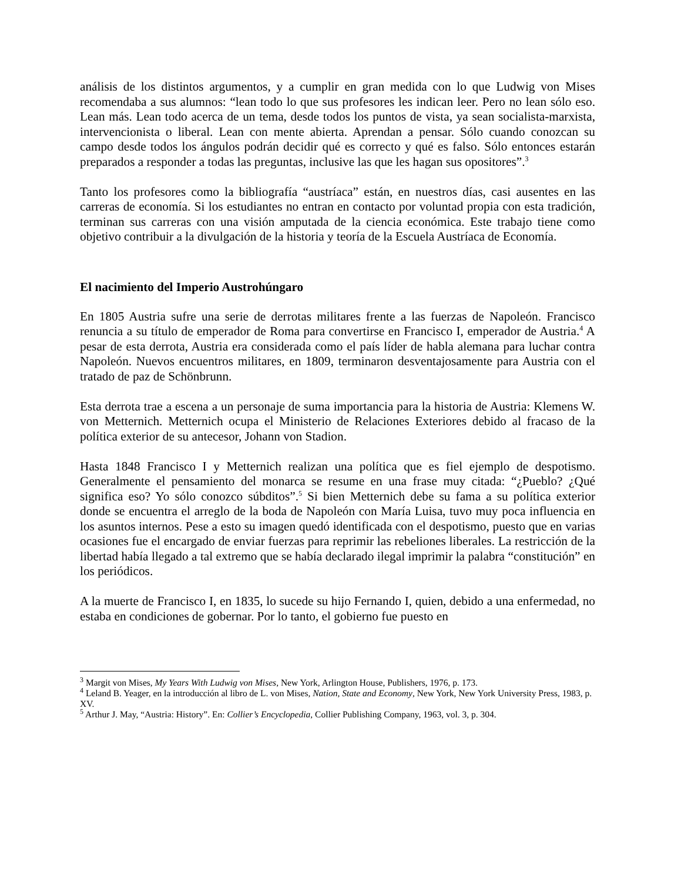análisis de los distintos argumentos, y a cumplir en gran medida con lo que Ludwig von Mises recomendaba a sus alumnos: “lean todo lo que sus profesores les indican leer. Pero no lean sólo eso. Lean más. Lean todo acerca de un tema, desde todos los puntos de vista, ya sean socialista-marxista, intervencionista o liberal. Lean con mente abierta. Aprendan a pensar. Sólo cuando conozcan su campo desde todos los ángulos podrán decidir qué es correcto y qué es falso. Sólo entonces estarán preparados a responder a todas las preguntas, inclusive las que les hagan sus opositores”.<sup>3</sup>
Tanto los profesores como la bibliografía “austríaca” están, en nuestros días, casi ausentes en las carreras de economía. Si los estudiantes no entran en contacto por voluntad propia con esta tradición, terminan sus carreras con una visión amputada de la ciencia económica. Este trabajo tiene como objetivo contribuir a la divulgación de la historia y teoría de la Escuela Austríaca de Economía.
El nacimiento del Imperio Austrohúngaro
En 1805 Austria sufre una serie de derrotas militares frente a las fuerzas de Napoleón. Francisco renuncia a su título de emperador de Roma para convertirse en Francisco I, emperador de Austria.<sup>4</sup> A pesar de esta derrota, Austria era considerada como el país líder de habla alemana para luchar contra Napoleón. Nuevos encuentros militares, en 1809, terminaron desventajosamente para Austria con el tratado de paz de Schönbrunn.
Esta derrota trae a escena a un personaje de suma importancia para la historia de Austria: Klemens W. von Metternich. Metternich ocupa el Ministerio de Relaciones Exteriores debido al fracaso de la política exterior de su antecesor, Johann von Stadion.
Hasta 1848 Francisco I y Metternich realizan una política que es fiel ejemplo de despotismo. Generalmente el pensamiento del monarca se resume en una frase muy citada: “¿Pueblo? ¿Qué significa eso? Yo sólo conozco súbditos”.<sup>5</sup> Si bien Metternich debe su fama a su política exterior donde se encuentra el arreglo de la boda de Napoleón con María Luisa, tuvo muy poca influencia en los asuntos internos. Pese a esto su imagen quedó identificada con el despotismo, puesto que en varias ocasiones fue el encargado de enviar fuerzas para reprimir las rebeliones liberales. La restricción de la libertad había llegado a tal extremo que se había declarado ilegal imprimir la palabra “constitución” en los periódicos.
A la muerte de Francisco I, en 1835, lo sucede su hijo Fernando I, quien, debido a una enfermedad, no estaba en condiciones de gobernar. Por lo tanto, el gobierno fue puesto en
<sup>3</sup> Margit von Mises, My Years With Ludwig von Mises, New York, Arlington House, Publishers, 1976, p. 173.
<sup>4</sup> Leland B. Yeager, en la introducción al libro de L. von Mises, Nation, State and Economy, New York, New York University Press, 1983, p. XV.
<sup>5</sup> Arthur J. May, “Austria: History”. En: Collier’s Encyclopedia, Collier Publishing Company, 1963, vol. 3, p. 304.